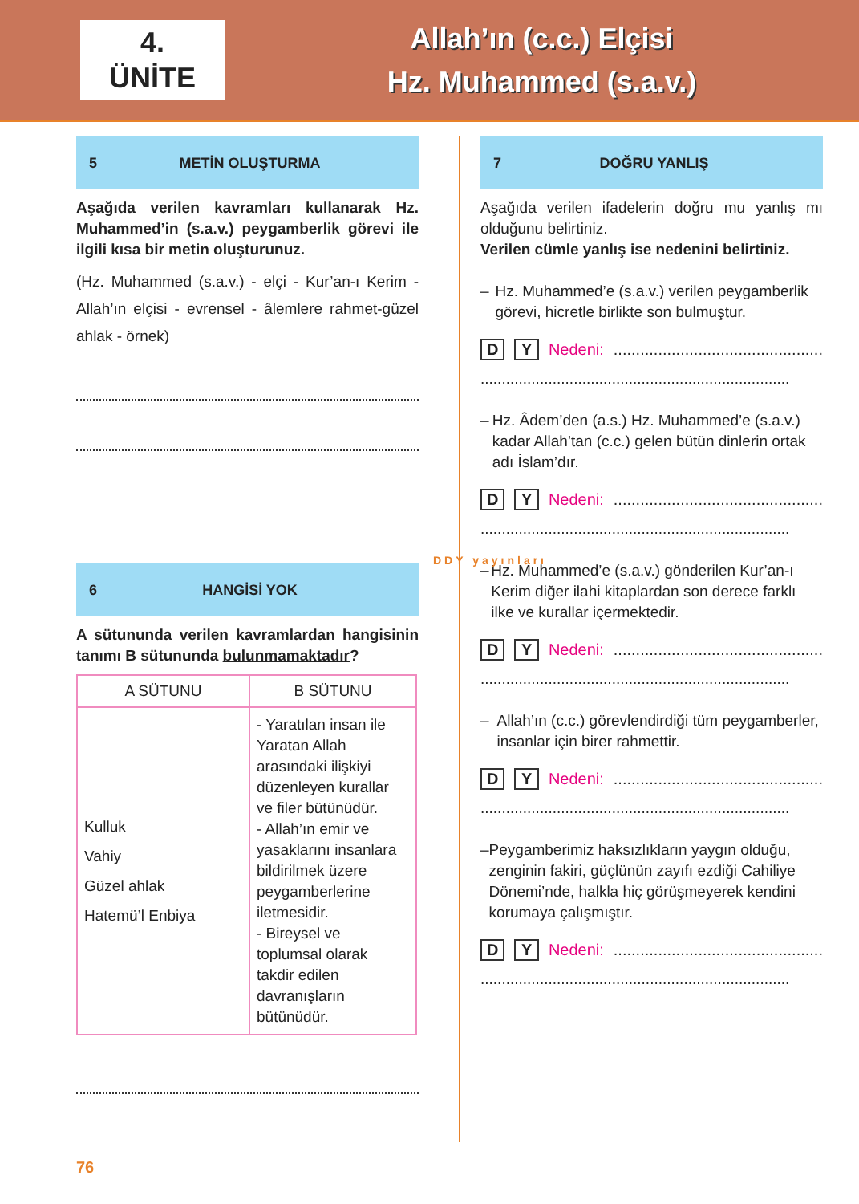4.
ÜNİTE
Allah’ın (c.c.) Elçisi
Hz. Muhammed (s.a.v.)
5 METİN OLUŞTURMA
Aşağıda verilen kavramları kullanarak Hz. Muhammed’in (s.a.v.) peygamberlik görevi ile ilgili kısa bir metin oluşturunuz.
(Hz. Muhammed (s.a.v.) - elçi - Kur’an-ı Kerim - Allah’ın elçisi - evrensel - âlemlere rahmet-güzel ahlak - örnek)
6 HANGİSİ YOK
A sütununda verilen kavramlardan hangisinin tanımı B sütununda bulunmamaktadır?
| A SÜTUNU | B SÜTUNU |
| --- | --- |
| Kulluk Vahiy Güzel ahlak Hatemü’l Enbiya | - Yaratılan insan ile Yaratan Allah arasındaki ilişkiyi düzenleyen kurallar ve filer bütünüdür. - Allah’ın emir ve yasaklarını insanlara bildirilmek üzere peygamberlerine iletmesidir. - Bireysel ve toplumsal olarak takdir edilen davranışların bütünüdür. |
7 DOĞRU YANLIŞ
Aşağıda verilen ifadelerin doğru mu yanlış mı olduğunu belirtiniz.
Verilen cümle yanlış ise nedenini belirtiniz.
– Hz. Muhammed’e (s.a.v.) verilen peygamberlik görevi, hicretle birlikte son bulmuştur.
D Y Nedeni: ...............................................
.........................................................................
– Hz. Âdem’den (a.s.) Hz. Muhammed’e (s.a.v.) kadar Allah’tan (c.c.) gelen bütün dinlerin ortak adı İslam’dır.
D Y Nedeni: ...............................................
.........................................................................
– Hz. Muhammed’e (s.a.v.) gönderilen Kur’an-ı Kerim diğer ilahi kitaplardan son derece farklı ilke ve kurallar içermektedir.
D Y Nedeni: ...............................................
.........................................................................
– Allah’ın (c.c.) görevlendirdiği tüm peygamberler, insanlar için birer rahmettir.
D Y Nedeni: ...............................................
.........................................................................
– Peygamberimiz haksızlıkların yaygın olduğu, zenginin fakiri, güçlünün zayıfı ezdiği Cahiliye Dönemi’nde, halkla hiç görüşmeyerek kendini korumaya çalışmıştır.
D Y Nedeni: ...............................................
.........................................................................
DDY yayınları
76